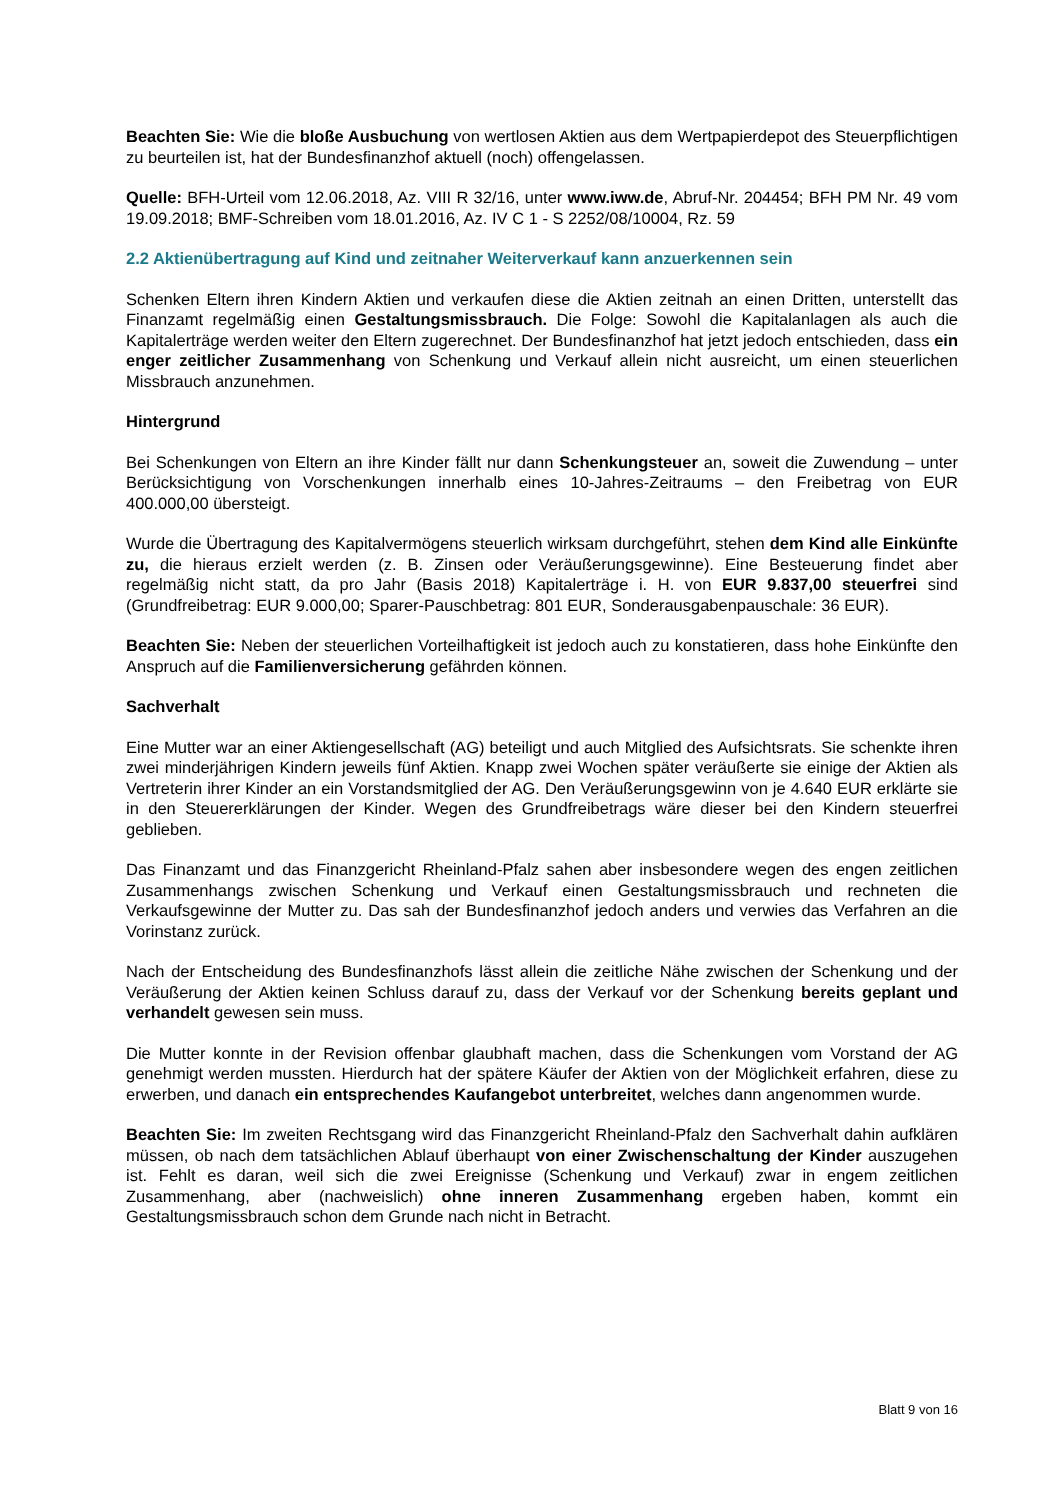Beachten Sie: Wie die bloße Ausbuchung von wertlosen Aktien aus dem Wertpapierdepot des Steuerpflichtigen zu beurteilen ist, hat der Bundesfinanzhof aktuell (noch) offengelassen.
Quelle: BFH-Urteil vom 12.06.2018, Az. VIII R 32/16, unter www.iww.de, Abruf-Nr. 204454; BFH PM Nr. 49 vom 19.09.2018; BMF-Schreiben vom 18.01.2016, Az. IV C 1 - S 2252/08/10004, Rz. 59
2.2 Aktienübertragung auf Kind und zeitnaher Weiterverkauf kann anzuerkennen sein
Schenken Eltern ihren Kindern Aktien und verkaufen diese die Aktien zeitnah an einen Dritten, unterstellt das Finanzamt regelmäßig einen Gestaltungsmissbrauch. Die Folge: Sowohl die Kapitalanlagen als auch die Kapitalerträge werden weiter den Eltern zugerechnet. Der Bundesfinanzhof hat jetzt jedoch entschieden, dass ein enger zeitlicher Zusammenhang von Schenkung und Verkauf allein nicht ausreicht, um einen steuerlichen Missbrauch anzunehmen.
Hintergrund
Bei Schenkungen von Eltern an ihre Kinder fällt nur dann Schenkungsteuer an, soweit die Zuwendung – unter Berücksichtigung von Vorschenkungen innerhalb eines 10-Jahres-Zeitraums – den Freibetrag von EUR 400.000,00 übersteigt.
Wurde die Übertragung des Kapitalvermögens steuerlich wirksam durchgeführt, stehen dem Kind alle Einkünfte zu, die hieraus erzielt werden (z. B. Zinsen oder Veräußerungsgewinne). Eine Besteuerung findet aber regelmäßig nicht statt, da pro Jahr (Basis 2018) Kapitalerträge i. H. von EUR 9.837,00 steuerfrei sind (Grundfreibetrag: EUR 9.000,00; Sparer-Pauschbetrag: 801 EUR, Sonderausgabenpauschale: 36 EUR).
Beachten Sie: Neben der steuerlichen Vorteilhaftigkeit ist jedoch auch zu konstatieren, dass hohe Einkünfte den Anspruch auf die Familienversicherung gefährden können.
Sachverhalt
Eine Mutter war an einer Aktiengesellschaft (AG) beteiligt und auch Mitglied des Aufsichtsrats. Sie schenkte ihren zwei minderjährigen Kindern jeweils fünf Aktien. Knapp zwei Wochen später veräußerte sie einige der Aktien als Vertreterin ihrer Kinder an ein Vorstandsmitglied der AG. Den Veräußerungsgewinn von je 4.640 EUR erklärte sie in den Steuererklärungen der Kinder. Wegen des Grundfreibetrags wäre dieser bei den Kindern steuerfrei geblieben.
Das Finanzamt und das Finanzgericht Rheinland-Pfalz sahen aber insbesondere wegen des engen zeitlichen Zusammenhangs zwischen Schenkung und Verkauf einen Gestaltungsmissbrauch und rechneten die Verkaufsgewinne der Mutter zu. Das sah der Bundesfinanzhof jedoch anders und verwies das Verfahren an die Vorinstanz zurück.
Nach der Entscheidung des Bundesfinanzhofs lässt allein die zeitliche Nähe zwischen der Schenkung und der Veräußerung der Aktien keinen Schluss darauf zu, dass der Verkauf vor der Schenkung bereits geplant und verhandelt gewesen sein muss.
Die Mutter konnte in der Revision offenbar glaubhaft machen, dass die Schenkungen vom Vorstand der AG genehmigt werden mussten. Hierdurch hat der spätere Käufer der Aktien von der Möglichkeit erfahren, diese zu erwerben, und danach ein entsprechendes Kaufangebot unterbreitet, welches dann angenommen wurde.
Beachten Sie: Im zweiten Rechtsgang wird das Finanzgericht Rheinland-Pfalz den Sachverhalt dahin aufklären müssen, ob nach dem tatsächlichen Ablauf überhaupt von einer Zwischenschaltung der Kinder auszugehen ist. Fehlt es daran, weil sich die zwei Ereignisse (Schenkung und Verkauf) zwar in engem zeitlichen Zusammenhang, aber (nachweislich) ohne inneren Zusammenhang ergeben haben, kommt ein Gestaltungsmissbrauch schon dem Grunde nach nicht in Betracht.
Blatt 9 von 16